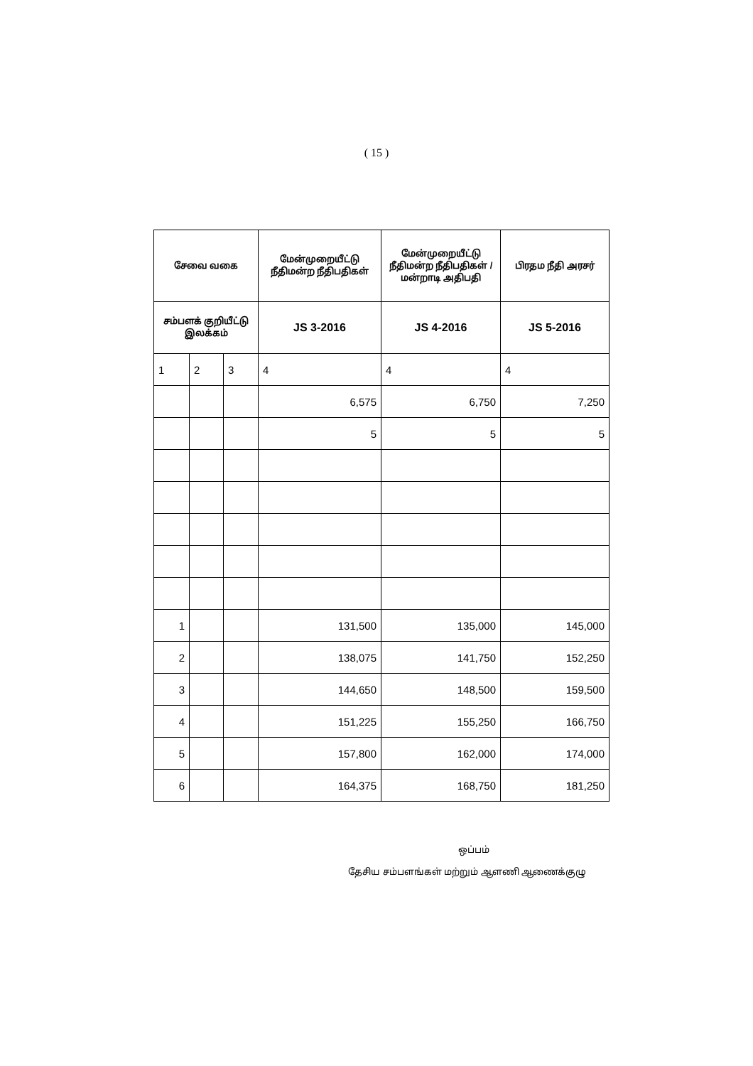( 15 )
| சேவை வகை | | | மேன்முறையீட்டு நீதிமன்ற நீதிபதிகள் | மேன்முறையீட்டு நீதிமன்ற நீதிபதிகள் / மன்றாடி அதிபதி | பிரதம நீதி அரசர் |
| --- | --- | --- | --- | --- | --- |
| சம்பளக் குறியீட்டு இலக்கம் | | | JS 3-2016 | JS 4-2016 | JS 5-2016 |
| 1 | 2 | 3 | 4 | 4 | 4 |
| | | | 6,575 | 6,750 | 7,250 |
| | | | 5 | 5 | 5 |
| 1 | | | 131,500 | 135,000 | 145,000 |
| 2 | | | 138,075 | 141,750 | 152,250 |
| 3 | | | 144,650 | 148,500 | 159,500 |
| 4 | | | 151,225 | 155,250 | 166,750 |
| 5 | | | 157,800 | 162,000 | 174,000 |
| 6 | | | 164,375 | 168,750 | 181,250 |
ஒப்பம்
தேசிய சம்பளங்கள் மற்றும் ஆளணி ஆணைக்குழு